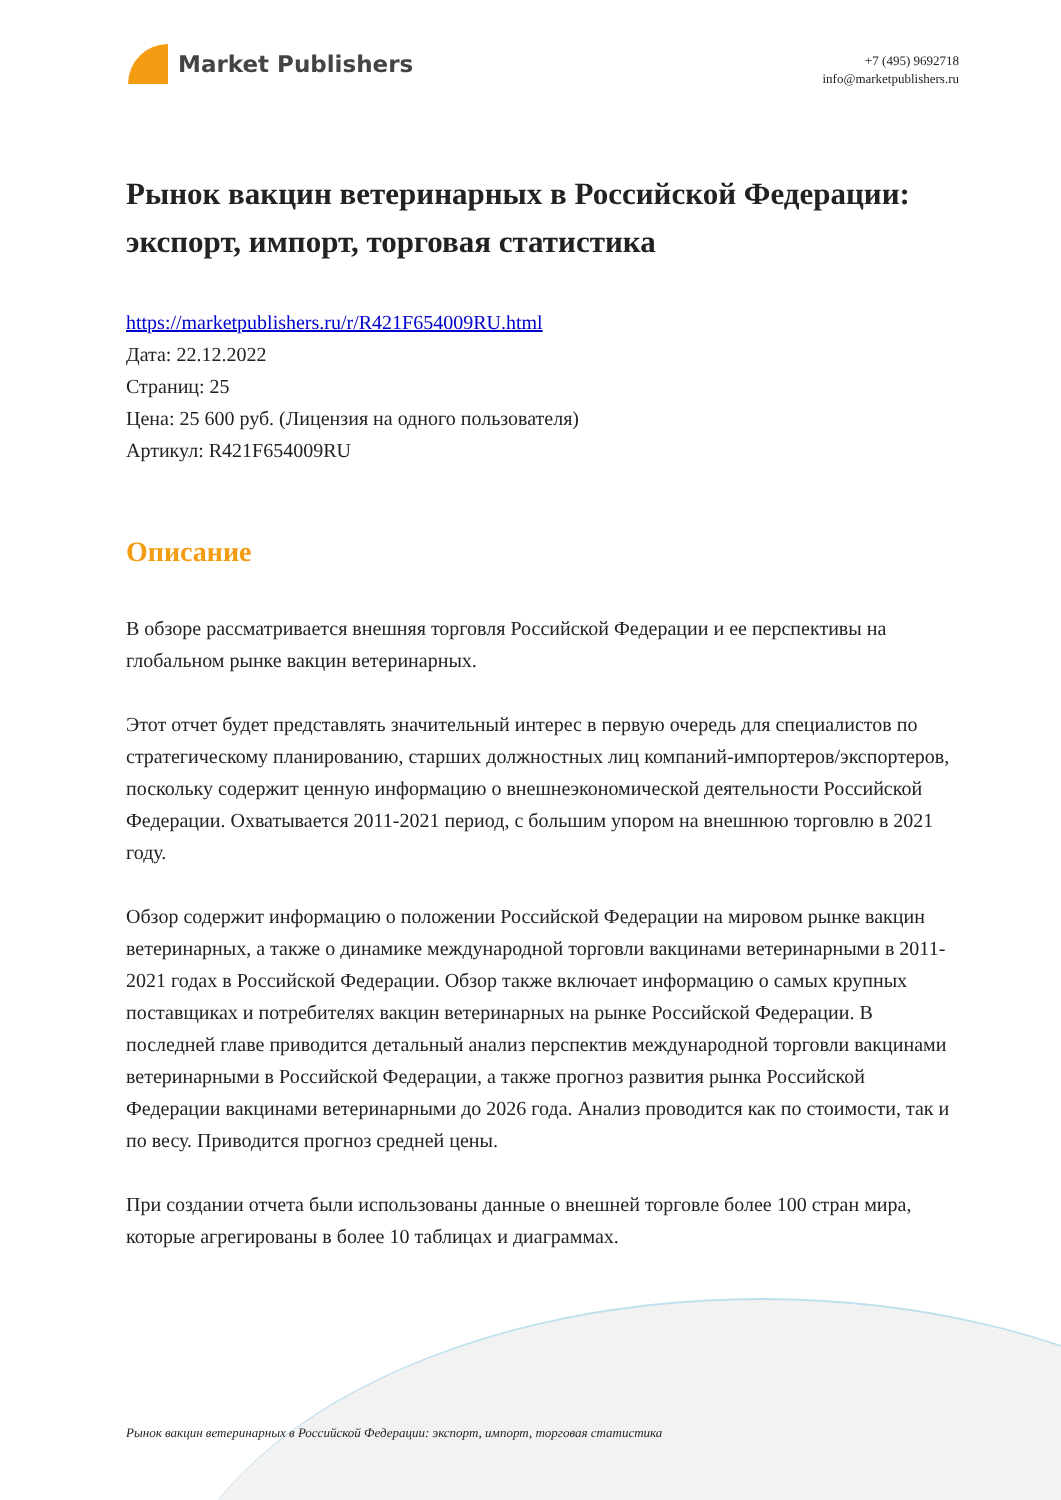Market Publishers
+7 (495) 9692718
info@marketpublishers.ru
Рынок вакцин ветеринарных в Российской Федерации: экспорт, импорт, торговая статистика
https://marketpublishers.ru/r/R421F654009RU.html
Дата: 22.12.2022
Страниц: 25
Цена: 25 600 руб. (Лицензия на одного пользователя)
Артикул: R421F654009RU
Описание
В обзоре рассматривается внешняя торговля Российской Федерации и ее перспективы на глобальном рынке вакцин ветеринарных.
Этот отчет будет представлять значительный интерес в первую очередь для специалистов по стратегическому планированию, старших должностных лиц компаний-импортеров/экспортеров, поскольку содержит ценную информацию о внешнеэкономической деятельности Российской Федерации. Охватывается 2011-2021 период, с большим упором на внешнюю торговлю в 2021 году.
Обзор содержит информацию о положении Российской Федерации на мировом рынке вакцин ветеринарных, а также о динамике международной торговли вакцинами ветеринарными в 2011-2021 годах в Российской Федерации. Обзор также включает информацию о самых крупных поставщиках и потребителях вакцин ветеринарных на рынке Российской Федерации. В последней главе приводится детальный анализ перспектив международной торговли вакцинами ветеринарными в Российской Федерации, а также прогноз развития рынка Российской Федерации вакцинами ветеринарными до 2026 года. Анализ проводится как по стоимости, так и по весу. Приводится прогноз средней цены.
При создании отчета были использованы данные о внешней торговле более 100 стран мира, которые агрегированы в более 10 таблицах и диаграммах.
Рынок вакцин ветеринарных в Российской Федерации: экспорт, импорт, торговая статистика